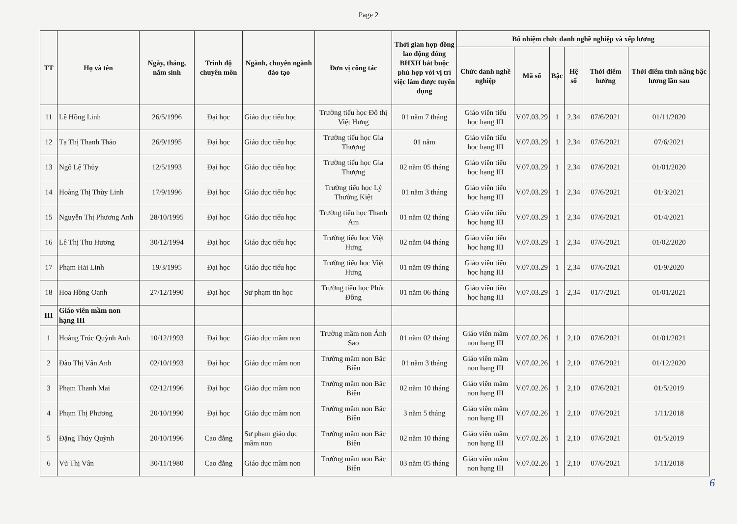Page 2
| TT | Họ và tên | Ngày, tháng, năm sinh | Trình độ chuyên môn | Ngành, chuyên ngành đào tạo | Đơn vị công tác | Thời gian hợp đồng lao động đóng BHXH bắt buộc phù hợp với vị trí việc làm được tuyển dụng | Bổ nhiệm chức danh nghề nghiệp và xếp lương | | | | | |
| --- | --- | --- | --- | --- | --- | --- | --- | --- | --- | --- | --- | --- |
| | | | | | | | Chức danh nghề nghiệp | Mã số | Bậc | Hệ số | Thời điểm hưởng | Thời điểm tính nâng bậc lương lần sau |
| 11 | Lê Hồng Linh | 26/5/1996 | Đại học | Giáo dục tiểu học | Trường tiểu học Đô thị Việt Hưng | 01 năm 7 tháng | Giáo viên tiểu học hạng III | V.07.03.29 | 1 | 2,34 | 07/6/2021 | 01/11/2020 |
| 12 | Tạ Thị Thanh Thảo | 26/9/1995 | Đại học | Giáo dục tiểu học | Trường tiểu học Gia Thượng | 01 năm | Giáo viên tiểu học hạng III | V.07.03.29 | 1 | 2,34 | 07/6/2021 | 07/6/2021 |
| 13 | Ngô Lệ Thủy | 12/5/1993 | Đại học | Giáo dục tiểu học | Trường tiểu học Gia Thượng | 02 năm 05 tháng | Giáo viên tiểu học hạng III | V.07.03.29 | 1 | 2,34 | 07/6/2021 | 01/01/2020 |
| 14 | Hoàng Thị Thùy Linh | 17/9/1996 | Đại học | Giáo dục tiểu học | Trường tiểu học Lý Thường Kiệt | 01 năm 3 tháng | Giáo viên tiểu học hạng III | V.07.03.29 | 1 | 2,34 | 07/6/2021 | 01/3/2021 |
| 15 | Nguyễn Thị Phương Anh | 28/10/1995 | Đại học | Giáo dục tiểu học | Trường tiểu học Thanh Am | 01 năm 02 tháng | Giáo viên tiểu học hạng III | V.07.03.29 | 1 | 2,34 | 07/6/2021 | 01/4/2021 |
| 16 | Lê Thị Thu Hương | 30/12/1994 | Đại học | Giáo dục tiểu học | Trường tiểu học Việt Hưng | 02 năm 04 tháng | Giáo viên tiểu học hạng III | V.07.03.29 | 1 | 2,34 | 07/6/2021 | 01/02/2020 |
| 17 | Phạm Hải Linh | 19/3/1995 | Đại học | Giáo dục tiểu học | Trường tiểu học Việt Hưng | 01 năm 09 tháng | Giáo viên tiểu học hạng III | V.07.03.29 | 1 | 2,34 | 07/6/2021 | 01/9/2020 |
| 18 | Hoa Hồng Oanh | 27/12/1990 | Đại học | Sư phạm tin học | Trường tiểu học Phúc Đồng | 01 năm 06 tháng | Giáo viên tiểu học hạng III | V.07.03.29 | 1 | 2,34 | 01/7/2021 | 01/01/2021 |
| III | Giáo viên mầm non hạng III | | | | | | | | | | | |
| 1 | Hoàng Trúc Quỳnh Anh | 10/12/1993 | Đại học | Giáo dục mầm non | Trường mầm non Ánh Sao | 01 năm 02 tháng | Giáo viên mầm non hạng III | V.07.02.26 | 1 | 2,10 | 07/6/2021 | 01/01/2021 |
| 2 | Đào Thị Vân Anh | 02/10/1993 | Đại học | Giáo dục mầm non | Trường mầm non Bắc Biên | 01 năm 3 tháng | Giáo viên mầm non hạng III | V.07.02.26 | 1 | 2,10 | 07/6/2021 | 01/12/2020 |
| 3 | Phạm Thanh Mai | 02/12/1996 | Đại học | Giáo dục mầm non | Trường mầm non Bắc Biên | 02 năm 10 tháng | Giáo viên mầm non hạng III | V.07.02.26 | 1 | 2,10 | 07/6/2021 | 01/5/2019 |
| 4 | Phạm Thị Phương | 20/10/1990 | Đại học | Giáo dục mầm non | Trường mầm non Bắc Biên | 3 năm 5 tháng | Giáo viên mầm non hạng III | V.07.02.26 | 1 | 2,10 | 07/6/2021 | 1/11/2018 |
| 5 | Đặng Thúy Quỳnh | 20/10/1996 | Cao đẳng | Sư phạm giáo dục mầm non | Trường mầm non Bắc Biên | 02 năm 10 tháng | Giáo viên mầm non hạng III | V.07.02.26 | 1 | 2,10 | 07/6/2021 | 01/5/2019 |
| 6 | Vũ Thị Vân | 30/11/1980 | Cao đẳng | Giáo dục mầm non | Trường mầm non Bắc Biên | 03 năm 05 tháng | Giáo viên mầm non hạng III | V.07.02.26 | 1 | 2,10 | 07/6/2021 | 1/11/2018 |
6